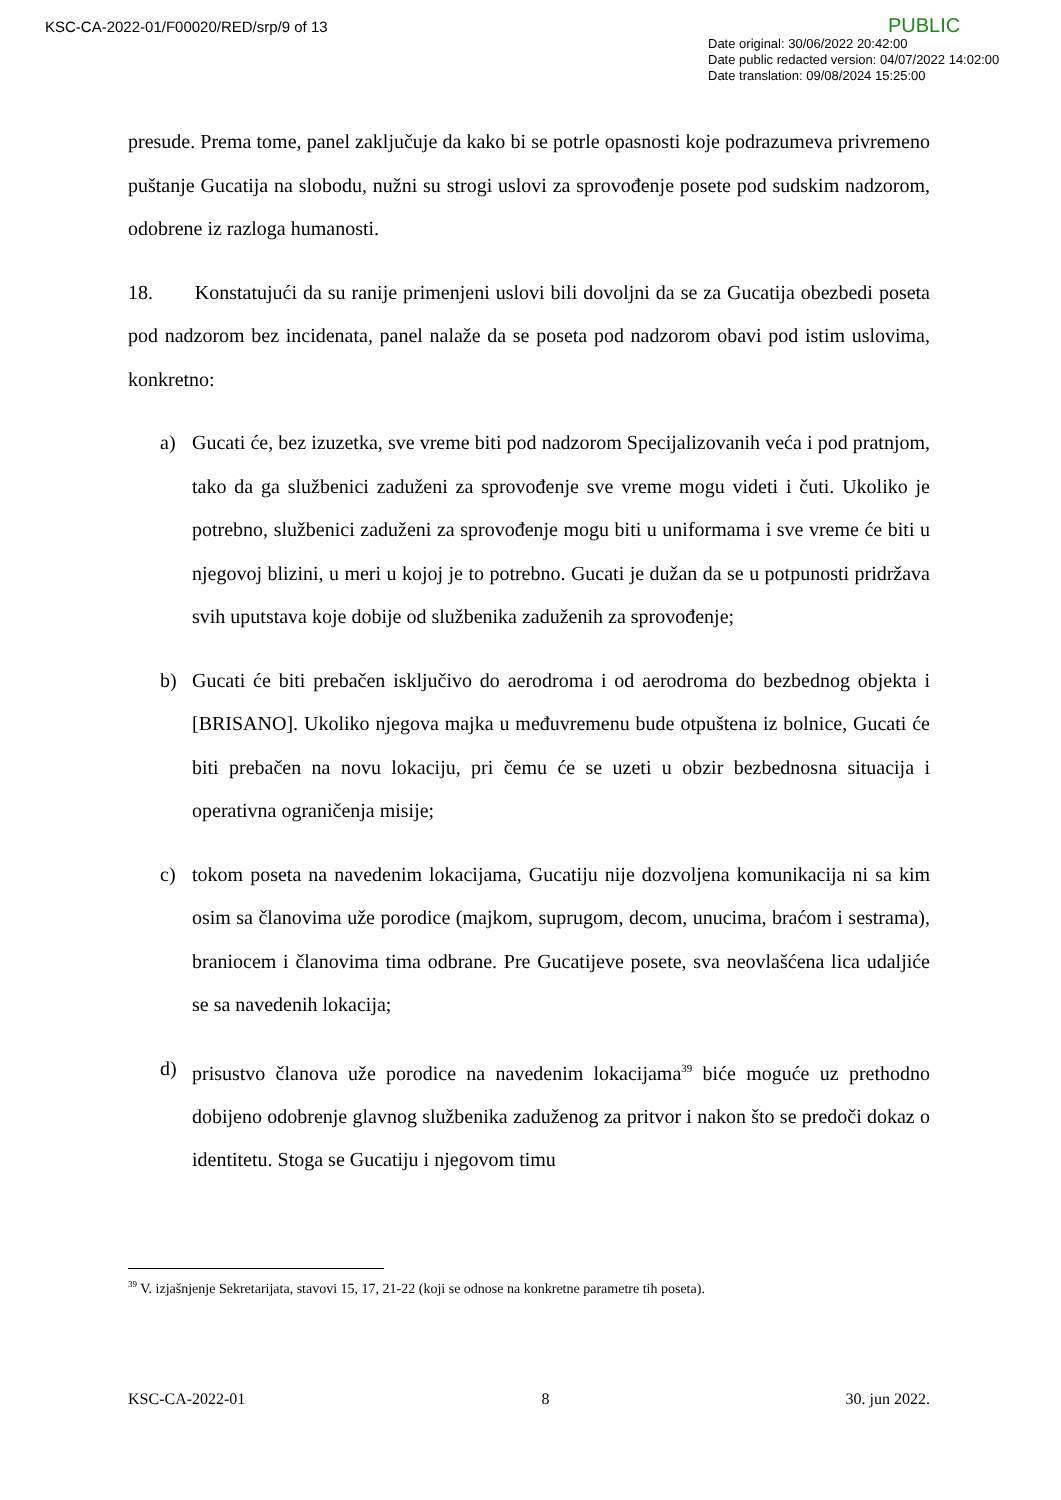KSC-CA-2022-01/F00020/RED/srp/9 of 13
PUBLIC
Date original: 30/06/2022 20:42:00
Date public redacted version: 04/07/2022 14:02:00
Date translation: 09/08/2024 15:25:00
presude. Prema tome, panel zaključuje da kako bi se potrle opasnosti koje podrazumeva privremeno puštanje Gucatija na slobodu, nužni su strogi uslovi za sprovođenje posete pod sudskim nadzorom, odobrene iz razloga humanosti.
18. Konstatujući da su ranije primenjeni uslovi bili dovoljni da se za Gucatija obezbedi poseta pod nadzorom bez incidenata, panel nalaže da se poseta pod nadzorom obavi pod istim uslovima, konkretno:
a) Gucati će, bez izuzetka, sve vreme biti pod nadzorom Specijalizovanih veća i pod pratnjom, tako da ga službenici zaduženi za sprovođenje sve vreme mogu videti i čuti. Ukoliko je potrebno, službenici zaduženi za sprovođenje mogu biti u uniformama i sve vreme će biti u njegovoj blizini, u meri u kojoj je to potrebno. Gucati je dužan da se u potpunosti pridržava svih uputstava koje dobije od službenika zaduženih za sprovođenje;
b) Gucati će biti prebačen isključivo do aerodroma i od aerodroma do bezbednog objekta i [BRISANO]. Ukoliko njegova majka u međuvremenu bude otpuštena iz bolnice, Gucati će biti prebačen na novu lokaciju, pri čemu će se uzeti u obzir bezbednosna situacija i operativna ograničenja misije;
c) tokom poseta na navedenim lokacijama, Gucatiju nije dozvoljena komunikacija ni sa kim osim sa članovima uže porodice (majkom, suprugom, decom, unucima, braćom i sestrama), braniocem i članovima tima odbrane. Pre Gucatijeve posete, sva neovlašćena lica udaljiće se sa navedenih lokacija;
d) prisustvo članova uže porodice na navedenim lokacijama<sup>39</sup> biće moguće uz prethodno dobijeno odobrenje glavnog službenika zaduženog za pritvor i nakon što se predoči dokaz o identitetu. Stoga se Gucatiju i njegovom timu
<sup>39</sup> V. izjašnjenje Sekretarijata, stavovi 15, 17, 21-22 (koji se odnose na konkretne parametre tih poseta).
KSC-CA-2022-01 8 30. jun 2022.